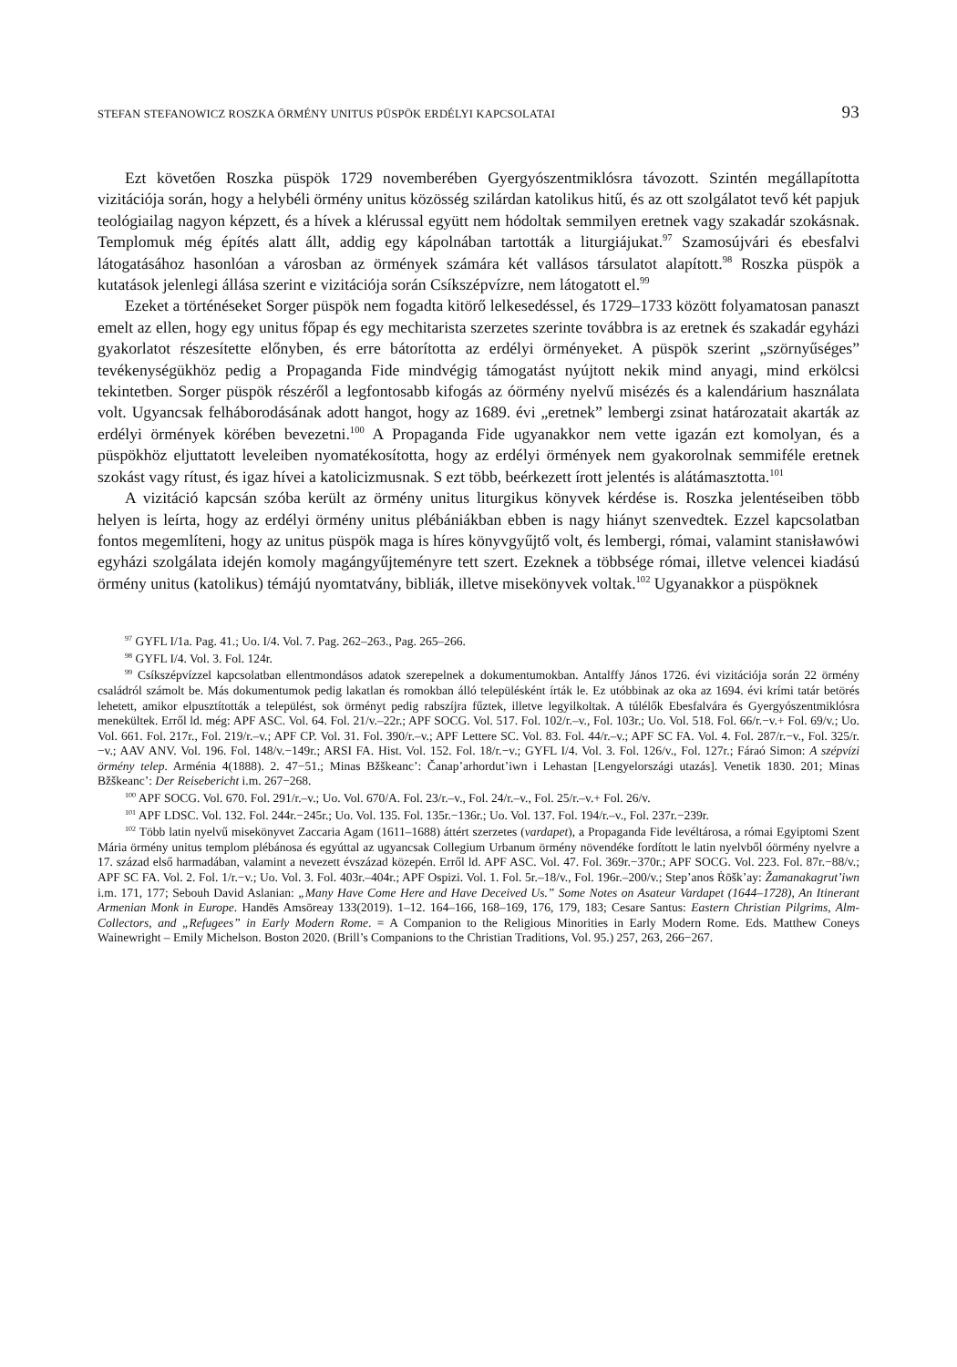STEFAN STEFANOWICZ ROSZKA ÖRMÉNY UNITUS PÜSPÖK ERDÉLYI KAPCSOLATAI 93
Ezt követően Roszka püspök 1729 novemberében Gyergyószentmiklósra távozott. Szintén megállapította vizitációja során, hogy a helybéli örmény unitus közösség szilárdan katolikus hitű, és az ott szolgálatot tevő két papjuk teológiailag nagyon képzett, és a hívek a klérussal együtt nem hódoltak semmilyen eretnek vagy szakadár szokásnak. Templomuk még építés alatt állt, addig egy kápolnában tartották a liturgiájukat.<sup>97</sup> Szamosújvári és ebesfalvi látogatásához hasonlóan a városban az örmények számára két vallásos társulatot alapított.<sup>98</sup> Roszka püspök a kutatások jelenlegi állása szerint e vizitációja során Csíkszépvízre, nem látogatott el.<sup>99</sup>
Ezeket a történéseket Sorger püspök nem fogadta kitörő lelkesedéssel, és 1729–1733 között folyamatosan panaszt emelt az ellen, hogy egy unitus főpap és egy mechitarista szerzetes szerinte továbbra is az eretnek és szakadár egyházi gyakorlatot részesítette előnyben, és erre bátorította az erdélyi örményeket. A püspök szerint „szörnyűséges” tevékenységükhöz pedig a Propaganda Fide mindvégig támogatást nyújtott nekik mind anyagi, mind erkölcsi tekintetben. Sorger püspök részéről a legfontosabb kifogás az óörmény nyelvű misézés és a kalendárium használata volt. Ugyancsak felháborodásának adott hangot, hogy az 1689. évi „eretnek” lembergi zsinat határozatait akarták az erdélyi örmények körében bevezetni.<sup>100</sup> A Propaganda Fide ugyanakkor nem vette igazán ezt komolyan, és a püspökhöz eljuttatott leveleiben nyomatékosította, hogy az erdélyi örmények nem gyakorolnak semmiféle eretnek szokást vagy rítust, és igaz hívei a katolicizmusnak. S ezt több, beérkezett írott jelentés is alátámasztotta.<sup>101</sup>
A vizitáció kapcsán szóba került az örmény unitus liturgikus könyvek kérdése is. Roszka jelentéseiben több helyen is leírta, hogy az erdélyi örmény unitus plébániákban ebben is nagy hiányt szenvedtek. Ezzel kapcsolatban fontos megemlíteni, hogy az unitus püspök maga is híres könyvgyűjtő volt, és lembergi, római, valamint stanisławówi egyházi szolgálata idején komoly magángyűjteményre tett szert. Ezeknek a többsége római, illetve velencei kiadású örmény unitus (katolikus) témájú nyomtatvány, bibliák, illetve misekönyvek voltak.<sup>102</sup> Ugyanakkor a püspöknek
<sup>97</sup> GYFL I/1a. Pag. 41.; Uo. I/4. Vol. 7. Pag. 262–263., Pag. 265–266.
<sup>98</sup> GYFL I/4. Vol. 3. Fol. 124r.
<sup>99</sup> Csíkszépvízzel kapcsolatban ellentmondásos adatok szerepelnek a dokumentumokban. Antalffy János 1726. évi vizitációja során 22 örmény családról számolt be. Más dokumentumok pedig lakatlan és romokban álló településként írták le. Ez utóbbinak az oka az 1694. évi krími tatár betörés lehetett, amikor elpusztították a települést, sok örményt pedig rabszíjra fűztek, illetve legyilkoltak. A túlélők Ebesfalvára és Gyergyószentmiklósra menekültek. Erről ld. még: APF ASC. Vol. 64. Fol. 21/v.–22r.; APF SOCG. Vol. 517. Fol. 102/r.–v., Fol. 103r.; Uo. Vol. 518. Fol. 66/r.−v.+ Fol. 69/v.; Uo. Vol. 661. Fol. 217r., Fol. 219/r.–v.; APF CP. Vol. 31. Fol. 390/r.–v.; APF Lettere SC. Vol. 83. Fol. 44/r.–v.; APF SC FA. Vol. 4. Fol. 287/r.−v., Fol. 325/r.−v.; AAV ANV. Vol. 196. Fol. 148/v.−149r.; ARSI FA. Hist. Vol. 152. Fol. 18/r.−v.; GYFL I/4. Vol. 3. Fol. 126/v., Fol. 127r.; Fáraó Simon: A szépvízi örmény telep. Arménia 4(1888). 2. 47−51.; Minas Bžškeanc’: Čanap’arhordut’iwn i Lehastan [Lengyelországi utazás]. Venetik 1830. 201; Minas Bžškeanc’: Der Reisebericht i.m. 267−268.
<sup>100</sup> APF SOCG. Vol. 670. Fol. 291/r.–v.; Uo. Vol. 670/A. Fol. 23/r.–v., Fol. 24/r.–v., Fol. 25/r.–v.+ Fol. 26/v.
<sup>101</sup> APF LDSC. Vol. 132. Fol. 244r.−245r.; Uo. Vol. 135. Fol. 135r.−136r.; Uo. Vol. 137. Fol. 194/r.–v., Fol. 237r.−239r.
<sup>102</sup> Több latin nyelvű misekönyvet Zaccaria Agam (1611–1688) áttért szerzetes (vardapet), a Propaganda Fide levéltárosa, a római Egyiptomi Szent Mária örmény unitus templom plébánosa és egyúttal az ugyancsak Collegium Urbanum örmény növendéke fordított le latin nyelvből óörmény nyelvre a 17. század első harmadában, valamint a nevezett évszázad közepén. Erről ld. APF ASC. Vol. 47. Fol. 369r.−370r.; APF SOCG. Vol. 223. Fol. 87r.−88/v.; APF SC FA. Vol. 2. Fol. 1/r.−v.; Uo. Vol. 3. Fol. 403r.–404r.; APF Ospizi. Vol. 1. Fol. 5r.–18/v., Fol. 196r.–200/v.; Step’anos Ṙōšk’ay: Žamanakagrut’iwn i.m. 171, 177; Sebouh David Aslanian: „Many Have Come Here and Have Deceived Us.” Some Notes on Asateur Vardapet (1644–1728), An Itinerant Armenian Monk in Europe. Handēs Amsōreay 133(2019). 1–12. 164–166, 168–169, 176, 179, 183; Cesare Santus: Eastern Christian Pilgrims, Alm-Collectors, and „Refugees” in Early Modern Rome. = A Companion to the Religious Minorities in Early Modern Rome. Eds. Matthew Coneys Wainewright – Emily Michelson. Boston 2020. (Brill’s Companions to the Christian Traditions, Vol. 95.) 257, 263, 266−267.